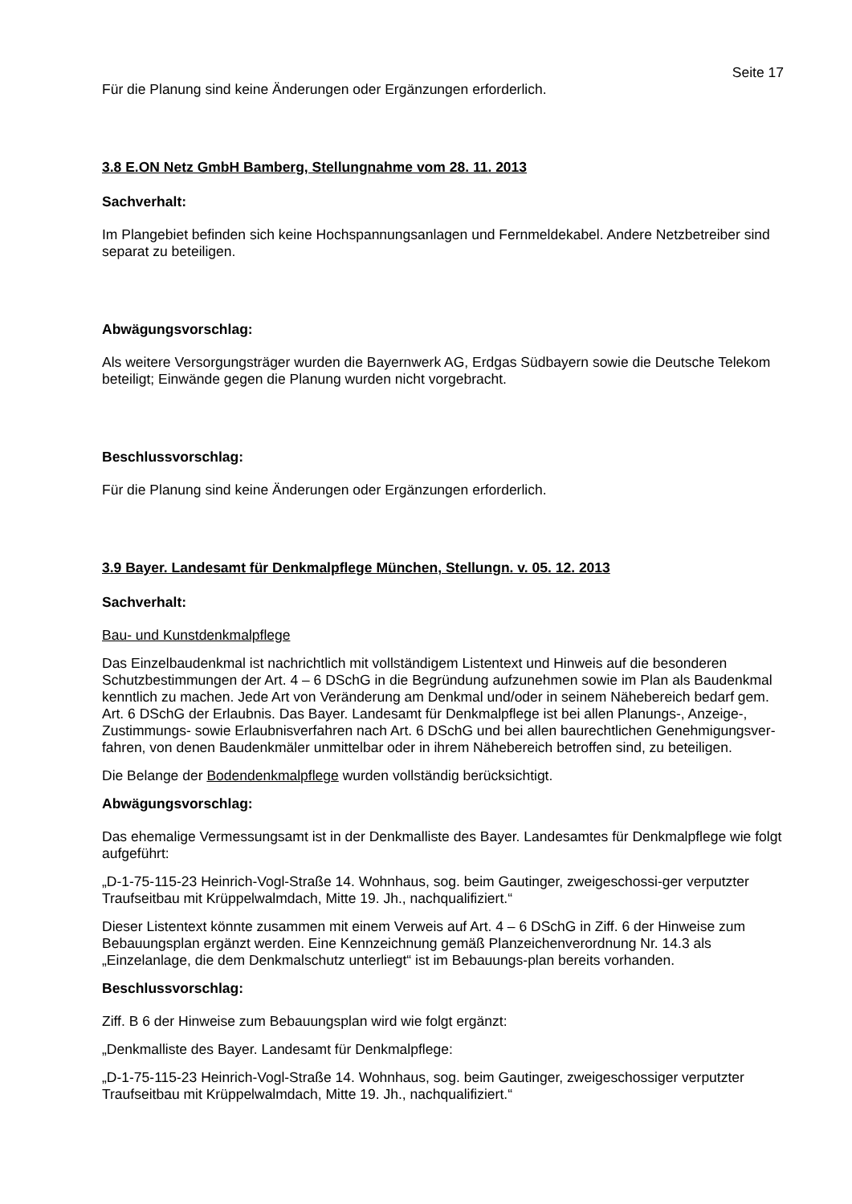Seite 17
Für die Planung sind keine Änderungen oder Ergänzungen erforderlich.
3.8 E.ON Netz GmbH Bamberg, Stellungnahme vom 28. 11. 2013
Sachverhalt:
Im Plangebiet befinden sich keine Hochspannungsanlagen und Fernmeldekabel. Andere Netzbetreiber sind separat zu beteiligen.
Abwägungsvorschlag:
Als weitere Versorgungsträger wurden die Bayernwerk AG, Erdgas Südbayern sowie die Deutsche Telekom beteiligt; Einwände gegen die Planung wurden nicht vorgebracht.
Beschlussvorschlag:
Für die Planung sind keine Änderungen oder Ergänzungen erforderlich.
3.9 Bayer. Landesamt für Denkmalpflege München, Stellungn. v. 05. 12. 2013
Sachverhalt:
Bau- und Kunstdenkmalpflege
Das Einzelbaudenkmal ist nachrichtlich mit vollständigem Listentext und Hinweis auf die besonderen Schutzbestimmungen der Art. 4 – 6 DSchG in die Begründung aufzunehmen sowie im Plan als Baudenkmal kenntlich zu machen. Jede Art von Veränderung am Denkmal und/oder in seinem Nähebereich bedarf gem. Art. 6 DSchG der Erlaubnis. Das Bayer. Landesamt für Denkmalpflege ist bei allen Planungs-, Anzeige-, Zustimmungs- sowie Erlaubnisverfahren nach Art. 6 DSchG und bei allen baurechtlichen Genehmigungsver- fahren, von denen Baudenkmäler unmittelbar oder in ihrem Nähebereich betroffen sind, zu beteiligen.
Die Belange der Bodendenkmalpflege wurden vollständig berücksichtigt.
Abwägungsvorschlag:
Das ehemalige Vermessungsamt ist in der Denkmalliste des Bayer. Landesamtes für Denkmalpflege wie folgt aufgeführt:
„D-1-75-115-23 Heinrich-Vogl-Straße 14. Wohnhaus, sog. beim Gautinger, zweigeschossi-ger verputzter Traufseitbau mit Krüppelwalmdach, Mitte 19. Jh., nachqualifiziert.“
Dieser Listentext könnte zusammen mit einem Verweis auf Art. 4 – 6 DSchG in Ziff. 6 der Hinweise zum Bebauungsplan ergänzt werden. Eine Kennzeichnung gemäß Planzeichenverordnung Nr. 14.3 als „Einzelanlage, die dem Denkmalschutz unterliegt“ ist im Bebauungs-plan bereits vorhanden.
Beschlussvorschlag:
Ziff. B 6 der Hinweise zum Bebauungsplan wird wie folgt ergänzt:
„Denkmalliste des Bayer. Landesamt für Denkmalpflege:
„D-1-75-115-23 Heinrich-Vogl-Straße 14. Wohnhaus, sog. beim Gautinger, zweigeschossiger verputzter Traufseitbau mit Krüppelwalmdach, Mitte 19. Jh., nachqualifiziert.“